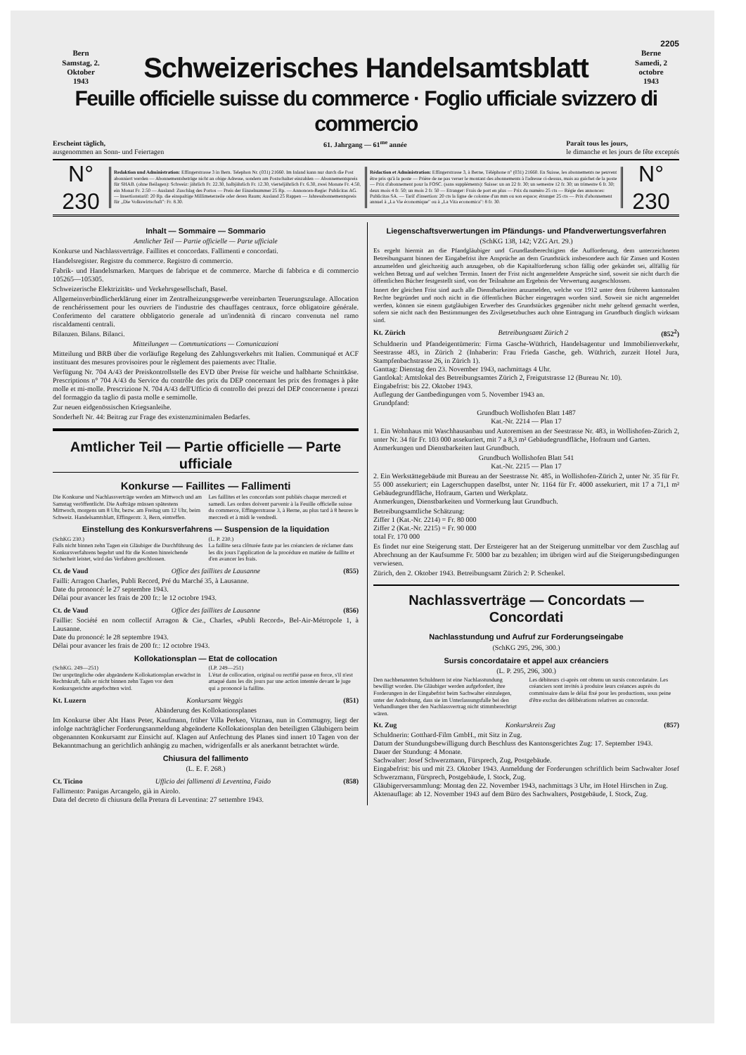2205
Bern
Samstag, 2. Oktober
1943
Schweizerisches Handelsamtsblatt
Berne
Samedi, 2 octobre
1943
Feuille officielle suisse du commerce · Foglio ufficiale svizzero di commercio
Erscheint täglich,
ausgenommen an Sonn- und Feiertagen
61. Jahrgang — 61<sup>me</sup> année Paraît tous les jours,
le dimanche et les jours de fête exceptés
N° 230
Redaktion und Administration: Effingerstrasse 3 in Bern. Telephon Nr. (031) 21660. Im Inland kann nur durch die Post abonniert werden — Abonnementsbeträge nicht an obige Adresse, sondern am Postschalter einzahlen — Abonnementspreis für SHAB. (ohne Beilagen): Schweiz: jährlich Fr. 22.30, halbjährlich Fr. 12.30, vierteljährlich Fr. 6.30, zwei Monate Fr. 4.50, ein Monat Fr. 2.50 — Ausland: Zuschlag des Portos — Preis der Einzelnummer 25 Rp. — Annoncen-Regie: Publicitas AG. — Insertionstarif: 20 Rp. die einspaltige Millimeterzeile oder deren Raum; Ausland 25 Rappen — Jahresabonnementspreis für „Die Volkswirtschaft": Fr. 8.30.
Rédaction et Administration: Effingerstrasse 3, à Berne, Téléphone n° (031) 21660. En Suisse, les abonnements ne peuvent être pris qu'à la poste — Prière de ne pas verser le montant des abonnements à l'adresse ci-dessus, mais au guichet de la poste — Prix d'abonnement pour la FOSC. (sans suppléments): Suisse: un an 22 fr. 30; un semestre 12 fr. 30; un trimestre 6 fr. 30; deux mois 4 fr. 50; un mois 2 fr. 50 — Etranger: Frais de port en plus — Prix du numéro 25 cts — Régie des annonces: Publicitas SA. — Tarif d'insertion: 20 cts la ligne de colonne d'un mm ou son espace; étranger 25 cts — Prix d'abonnement annuel à „La Vie économique" ou à „La Vita economica": 8 fr. 30.
N° 230
Inhalt — Sommaire — Sommario
Amtlicher Teil — Partie officielle — Parte ufficiale
Konkurse und Nachlassverträge. Faillites et concordats. Fallimenti e concordati.
Handelsregister. Registre du commerce. Registro di commercio.
Fabrik- und Handelsmarken. Marques de fabrique et de commerce. Marche di fabbrica e di commercio 105265—105305.
Schweizerische Elektrizitäts- und Verkehrsgesellschaft, Basel.
Allgemeinverbindlicherklärung einer im Zentralheizungsgewerbe vereinbarten Teuerungszulage. Allocation de renchérissement pour les ouvriers de l'industrie des chauffages centraux, force obligatoire générale. Conferimento del carattere obbligatorio generale ad un'indennità di rincaro convenuta nel ramo riscaldamenti centrali.
Bilanzen. Bilans. Bilanci.
Mitteilungen — Communications — Comunicazioni
Mitteilung und BRB über die vorläufige Regelung des Zahlungsverkehrs mit Italien. Communiqué et ACF instituant des mesures provisoires pour le règlement des paiements avec l'Italie.
Verfügung Nr. 704 A/43 der Preiskontrollstelle des EVD über Preise für weiche und halbharte Schnittkäse. Prescriptions n° 704 A/43 du Service du contrôle des prix du DEP concernant les prix des fromages à pâte molle et mi-molle. Prescrizione N. 704 A/43 dell'Ufficio di controllo dei prezzi del DEP concernente i prezzi del formaggio da taglio di pasta molle e semimolle.
Zur neuen eidgenössischen Kriegsanleihe.
Sonderheft Nr. 44: Beitrag zur Frage des existenzminimalen Bedarfes.
Amtlicher Teil — Partie officielle — Parte ufficiale
Konkurse — Faillites — Fallimenti
Die Konkurse und Nachlassverträge werden am Mittwoch und am Samstag veröffentlicht. Die Aufträge müssen spätestens Mittwoch, morgens um 8 Uhr, bezw. am Freitag um 12 Uhr, beim Schweiz. Handelsamtsblatt, Effingerstr. 3, Bern, eintreffen.
Les faillites et les concordats sont publiés chaque mercredi et samedi. Les ordres doivent parvenir à la Feuille officielle suisse du commerce, Effingerstrasse 3, à Berne, au plus tard à 8 heures le mercredi et à midi le vendredi.
Einstellung des Konkursverfahrens — Suspension de la liquidation
(SchKG 230.)
Falls nicht binnen zehn Tagen ein Gläubiger die Durchführung des Konkursverfahrens begehrt und für die Kosten hinreichende Sicherheit leistet, wird das Verfahren geschlossen.
(L. P. 230.)
La faillite sera clôturée faute par les créanciers de réclamer dans les dix jours l'application de la procédure en matière de faillite et d'en avancer les frais.
Ct. de Vaud Office des faillites de Lausanne (855)
Failli: Arragon Charles, Publi Record, Pré du Marché 35, à Lausanne.
Date du prononcé: le 27 septembre 1943.
Délai pour avancer les frais de 200 fr.: le 12 octobre 1943.
Ct. de Vaud Office des faillites de Lausanne (856)
Faillie: Société en nom collectif Arragon & Cie., Charles, «Publi Record», Bel-Air-Métropole 1, à Lausanne.
Date du prononcé: le 28 septembre 1943.
Délai pour avancer les frais de 200 fr.: 12 octobre 1943.
Kollokationsplan — Etat de collocation
(SchKG. 249—251)
Der ursprüngliche oder abgeänderte Kollokationsplan erwächst in Rechtskraft, falls er nicht binnen zehn Tagen vor dem Konkursgerichte angefochten wird.
(LP. 249—251)
L'état de collocation, original ou rectifié passe en force, s'il n'est attaqué dans les dix jours par une action intentée devant le juge qui a prononcé la faillite.
Kt. Luzern Konkursamt Weggis (851)
Abänderung des Kollokationsplanes
Im Konkurse über Abt Hans Peter, Kaufmann, früher Villa Perkeo, Vitznau, nun in Commugny, liegt der infolge nachträglicher Forderungsanmeldung abgeänderte Kollokationsplan den beteiligten Gläubigern beim obgenannten Konkursamt zur Einsicht auf. Klagen auf Anfechtung des Planes sind innert 10 Tagen von der Bekanntmachung an gerichtlich anhängig zu machen, widrigenfalls er als anerkannt betrachtet würde.
Chiusura del fallimento
(L. E. F. 268.)
Ct. Ticino Ufficio dei fallimenti di Leventina, Faido (858)
Fallimento: Panigas Arcangelo, già in Airolo.
Data del decreto di chiusura della Pretura di Leventina: 27 settembre 1943.
Liegenschaftsverwertungen im Pfändungs- und Pfandverwertungsverfahren
(SchKG 138, 142; VZG Art. 29.)
Es ergeht hiermit an die Pfandgläubiger und Grundlastberechtigten die Aufforderung, dem unterzeichneten Betreibungsamt binnen der Eingabefrist ihre Ansprüche an dem Grundstück insbesondere auch für Zinsen und Kosten anzumelden und gleichzeitig auch anzugeben, ob die Kapitalforderung schon fällig oder gekündet sei, allfällig für welchen Betrag und auf welchen Termin. Innert der Frist nicht angemeldete Ansprüche sind, soweit sie nicht durch die öffentlichen Bücher festgestellt sind, von der Teilnahme am Ergebnis der Verwertung ausgeschlossen.
Innert der gleichen Frist sind auch alle Dienstbarkeiten anzumelden, welche vor 1912 unter dem früheren kantonalen Rechte begründet und noch nicht in die öffentlichen Bücher eingetragen worden sind. Soweit sie nicht angemeldet werden, können sie einem gutgläubigen Erwerber des Grundstückes gegenüber nicht mehr geltend gemacht werden, sofern sie nicht nach den Bestimmungen des Zivilgesetzbuches auch ohne Eintragung im Grundbuch dinglich wirksam sind.
Kt. Zürich Betreibungsamt Zürich 2 (852<sup>2</sup>)
Schuldnerin und Pfandeigentümerin: Firma Gasche-Wüthrich, Handelsagentur und Immobilienverkehr, Seestrasse 483, in Zürich 2 (Inhaberin: Frau Frieda Gasche, geb. Wüthrich, zurzeit Hotel Jura, Stampfenbachstrasse 26, in Zürich 1).
Ganttag: Dienstag den 23. November 1943, nachmittags 4 Uhr.
Gantlokal: Amtslokal des Betreibungsamtes Zürich 2, Freigutstrasse 12 (Bureau Nr. 10).
Eingabefrist: bis 22. Oktober 1943.
Auflegung der Gantbedingungen vom 5. November 1943 an.
Grundpfand:
Grundbuch Wollishofen Blatt 1487
Kat.-Nr. 2214 — Plan 17
1. Ein Wohnhaus mit Waschhausanbau und Autoremisen an der Seestrasse Nr. 483, in Wollishofen-Zürich 2, unter Nr. 34 für Fr. 103 000 assekuriert, mit 7 a 8,3 m² Gebäudegrundfläche, Hofraum und Garten.
Anmerkungen und Dienstbarkeiten laut Grundbuch.
Grundbuch Wollishofen Blatt 541
Kat.-Nr. 2215 — Plan 17
2. Ein Werkstättegebäude mit Bureau an der Seestrasse Nr. 485, in Wollishofen-Zürich 2, unter Nr. 35 für Fr. 55 000 assekuriert; ein Lagerschuppen daselbst, unter Nr. 1164 für Fr. 4000 assekuriert, mit 17 a 71,1 m² Gebäudegrundfläche, Hofraum, Garten und Werkplatz.
Anmerkungen, Dienstbarkeiten und Vormerkung laut Grundbuch.
Betreibungsamtliche Schätzung:
Ziffer 1 (Kat.-Nr. 2214) = Fr. 80 000
Ziffer 2 (Kat.-Nr. 2215) = Fr. 90 000
total Fr. 170 000
Es findet nur eine Steigerung statt. Der Ersteigerer hat an der Steigerung unmittelbar vor dem Zuschlag auf Abrechnung an der Kaufsumme Fr. 5000 bar zu bezahlen; im übrigen wird auf die Steigerungsbedingungen verwiesen.
Zürich, den 2. Oktober 1943. Betreibungsamt Zürich 2: P. Schenkel.
Nachlassverträge — Concordats — Concordati
Nachlasstundung und Aufruf zur Forderungseingabe
(SchKG 295, 296, 300.)
Sursis concordataire et appel aux créanciers
(L. P. 295, 296, 300.)
Den nachbenannten Schuldnern ist eine Nachlasstundung bewilligt worden. Die Gläubiger werden aufgefordert, ihre Forderungen in der Eingabefrist beim Sachwalter einzulegen, unter der Androhung, dass sie im Unterlassungsfalle bei den Verhandlungen über den Nachlassvertrag nicht stimmberechtigt wären.
Les débiteurs ci-après ont obtenu un sursis concordataire. Les créanciers sont invités à produire leurs créances auprès du commissaire dans le délai fixé pour les productions, sous peine d'être exclus des délibérations relatives au concordat.
Kt. Zug Konkurskreis Zug (857)
Schuldnerin: Gotthard-Film GmbH., mit Sitz in Zug.
Datum der Stundungsbewilligung durch Beschluss des Kantonsgerichtes Zug: 17. September 1943.
Dauer der Stundung: 4 Monate.
Sachwalter: Josef Schwerzmann, Fürsprech, Zug, Postgebäude.
Eingabefrist: bis und mit 23. Oktober 1943. Anmeldung der Forderungen schriftlich beim Sachwalter Josef Schwerzmann, Fürsprech, Postgebäude, I. Stock, Zug.
Gläubigerversammlung: Montag den 22. November 1943, nachmittags 3 Uhr, im Hotel Hirschen in Zug.
Aktenauflage: ab 12. November 1943 auf dem Büro des Sachwalters, Postgebäude, I. Stock, Zug.